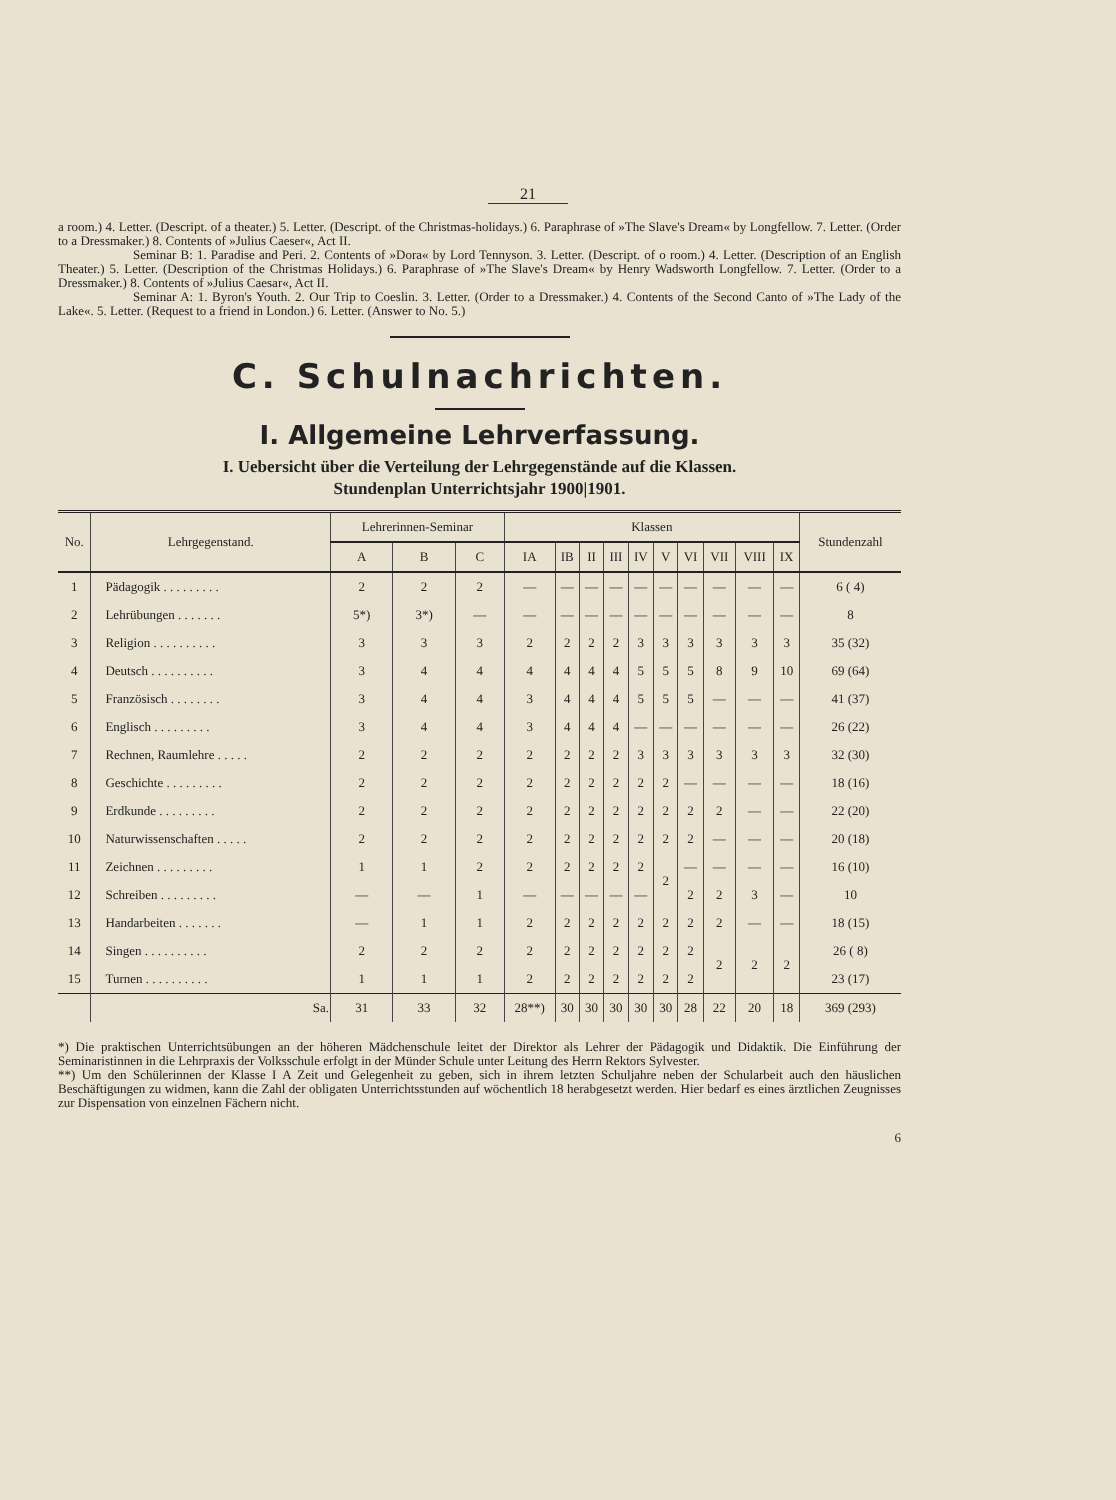21
a room.) 4. Letter. (Descript. of a theater.) 5. Letter. (Descript. of the Christmas-holidays.) 6. Paraphrase of »The Slave's Dream« by Longfellow. 7. Letter. (Order to a Dressmaker.) 8. Contents of »Julius Caeser«, Act II.
Seminar B: 1. Paradise and Peri. 2. Contents of »Dora« by Lord Tennyson. 3. Letter. (Descript. of o room.) 4. Letter. (Description of an English Theater.) 5. Letter. (Description of the Christmas Holidays.) 6. Paraphrase of »The Slave's Dream« by Henry Wadsworth Longfellow. 7. Letter. (Order to a Dressmaker.) 8. Contents of »Julius Caesar«, Act II.
Seminar A: 1. Byron's Youth. 2. Our Trip to Coeslin. 3. Letter. (Order to a Dressmaker.) 4. Contents of the Second Canto of »The Lady of the Lake«. 5. Letter. (Request to a friend in London.) 6. Letter. (Answer to No. 5.)
C. Schulnachrichten.
I. Allgemeine Lehrverfassung.
I. Uebersicht über die Verteilung der Lehrgegenstände auf die Klassen.
Stundenplan Unterrichtsjahr 1900|1901.
| No. | Lehrgegenstand. | Lehrerinnen-Seminar | | | Klassen | | | | | | | | | | Stundenzahl |
| --- | --- | --- | --- | --- | --- | --- | --- | --- | --- | --- | --- | --- | --- | --- | --- |
| | | A | B | C | IA | IB | II | III | IV | V | VI | VII | VIII | IX | |
| 1 | Pädagogik . . . . . . . . . | 2 | 2 | 2 | — | — | — | — | — | — | — | — | — | — | 6 ( 4) |
| 2 | Lehrübungen . . . . . . . | 5*) | 3*) | — | — | — | — | — | — | — | — | — | — | — | 8 |
| 3 | Religion . . . . . . . . . . | 3 | 3 | 3 | 2 | 2 | 2 | 2 | 3 | 3 | 3 | 3 | 3 | 3 | 35 (32) |
| 4 | Deutsch . . . . . . . . . . | 3 | 4 | 4 | 4 | 4 | 4 | 4 | 5 | 5 | 5 | 8 | 9 | 10 | 69 (64) |
| 5 | Französisch . . . . . . . . | 3 | 4 | 4 | 3 | 4 | 4 | 4 | 5 | 5 | 5 | — | — | — | 41 (37) |
| 6 | Englisch . . . . . . . . . | 3 | 4 | 4 | 3 | 4 | 4 | 4 | — | — | — | — | — | — | 26 (22) |
| 7 | Rechnen, Raumlehre . . . . . | 2 | 2 | 2 | 2 | 2 | 2 | 2 | 3 | 3 | 3 | 3 | 3 | 3 | 32 (30) |
| 8 | Geschichte . . . . . . . . . | 2 | 2 | 2 | 2 | 2 | 2 | 2 | 2 | 2 | — | — | — | — | 18 (16) |
| 9 | Erdkunde . . . . . . . . . | 2 | 2 | 2 | 2 | 2 | 2 | 2 | 2 | 2 | 2 | 2 | — | — | 22 (20) |
| 10 | Naturwissenschaften . . . . . | 2 | 2 | 2 | 2 | 2 | 2 | 2 | 2 | 2 | 2 | — | — | — | 20 (18) |
| 11 | Zeichnen . . . . . . . . . | 1 | 1 | 2 | 2 | 2 | 2 | 2 | 2 | 2 | — | — | — | — | 16 (10) |
| 12 | Schreiben . . . . . . . . . | — | — | 1 | — | — | — | — | — | | 2 | 2 | 3 | — | 10 |
| 13 | Handarbeiten . . . . . . . | — | 1 | 1 | 2 | 2 | 2 | 2 | 2 | 2 | 2 | 2 | — | — | 18 (15) |
| 14 | Singen . . . . . . . . . . | 2 | 2 | 2 | 2 | 2 | 2 | 2 | 2 | 2 | 2 | 2 | 2 | 2 | 26 ( 8) |
| 15 | Turnen . . . . . . . . . . | 1 | 1 | 1 | 2 | 2 | 2 | 2 | 2 | 2 | 2 | | | | 23 (17) |
| | Sa. | 31 | 33 | 32 | 28**) | 30 | 30 | 30 | 30 | 30 | 28 | 22 | 20 | 18 | 369 (293) |
*) Die praktischen Unterrichtsübungen an der höheren Mädchenschule leitet der Direktor als Lehrer der Pädagogik und Didaktik. Die Einführung der Seminaristinnen in die Lehrpraxis der Volksschule erfolgt in der Münder Schule unter Leitung des Herrn Rektors Sylvester.
**) Um den Schülerinnen der Klasse I A Zeit und Gelegenheit zu geben, sich in ihrem letzten Schuljahre neben der Schularbeit auch den häuslichen Beschäftigungen zu widmen, kann die Zahl der obligaten Unterrichtsstunden auf wöchentlich 18 herabgesetzt werden. Hier bedarf es eines ärztlichen Zeugnisses zur Dispensation von einzelnen Fächern nicht.
6